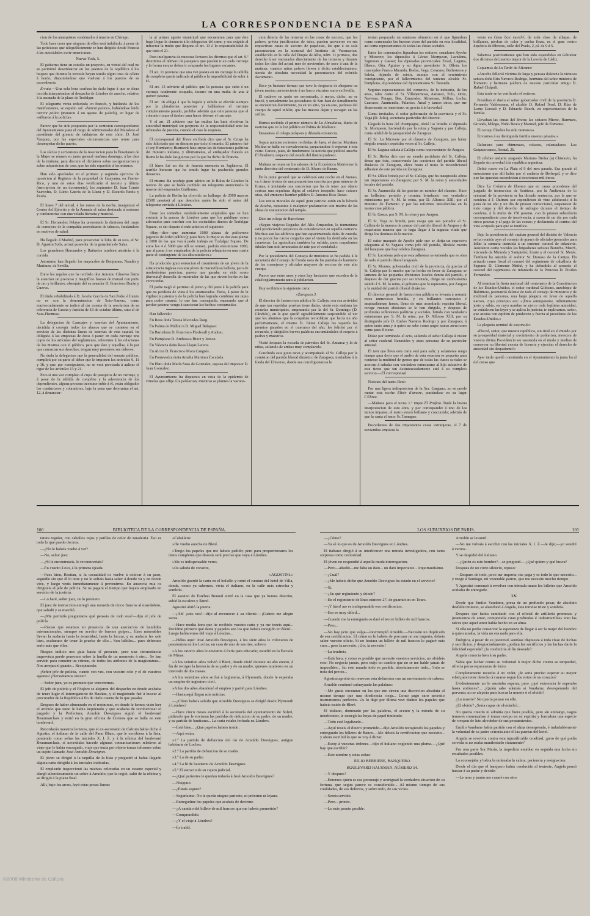LA CORRESPONDENCIA DE ESPAÑA
cion de los anarquistas condenados á muerte en Chicago.
Todo hace creer que ninguno de ellos será indultado, á pesar de las peticiones que telegráficamente se han dirigido desde Francia á las autoridades norte-americanas.
Nueva-York, 5.
El gobierno tiene en estudio un proyecto, en virtud del cual no se permitirá desembarcar en los puertos de la república á los buques que durante la travesía hayan tenido algun caso de cólera á bordo, disponiéndose que vuelvan á los puertos de su procedencia.
Errata.—Una sola letra confusa ha dado lugar á que se diera torcida interpretacion al despacho de Lóndres de anoche, relativo á la asonada de la plaza de Trafalgar.
El telegrama venia redactado en francés, y hablando de los manifestantes, se espidio así: «hurent police», habiéndose leido tuerent police (mataron á un agente de policía), en lugar de «silbaron á la policía».
Parece que ha sido propuesto por la comision correspondiente del Ayuntamiento para el cargo de administrador del Matadero el presidente del gremio de tablajeros de esta córte, D. José Vazquez, por las especiales circunstancias que reune para desempeñar dicho puesto.
Los sócios y accionistas de la Asociacion para la Enseñanza de la Mujer se reunen en junta general mañana domingo, á las diez de la mañana, para discutir el dictámen sobre reorganizacion y sobre adquisicion de casa, que ha sido repartido á los mismos.
Han sido aprobados en el primero y segundo ejercicio de oposicion al Registro de la propiedad de Guayama, en Puerto-Rico, y uno de estos dias verificarán el tercero y último (inscripcion de un documento), los aspirantes D. Juan Tomás Saavedra, D. Lúcio García de la Llana y D. Ricardo Pardo y Pardo.
El lunes 7 del actual, á las nueve de la noche, inaugurará el Centro del Ejército y de la Armada el salon destinado á sesiones y conferencias con una velada literaria y musical.
El Sr. Hernandez Pelayo ha presentado la dimision del cargo de consejero de la compañía arrendataria de tabacos, fundándose en motivos de salud.
Ha llegado á Madrid, para presenciar la lidia de su toro, el Sr. D. Agustin Solís, actual poseedor de la ganadería de Salas.
Los ganaderos Hernandez y Bañuelos tambien asistirán á la corrida.
Asimismo han llegado los mayorales de Benjumea, Nandin y Martinez, de Sevilla.
Entre los regalos que ha recibido don Antonio Cánovas llama la atencion un precioso y magnífico baston de manatí con puño de oro y brillantes, obsequio del ex senador D. Francisco Durán y Cuervo.
El título rehabilitado á D. Jacobo García de San Pedro é Iranzo no es con la denominacion de Soto-Ameno, como equivocadamente se indicó al dar cuenta de la resolucion de su referencia de Gracia y Justicia de 18 de octubre último, sino el de Soto-Hermoso.
La delegacion de Carruajes y tranvías del Ayuntamiento, decidida á corregir todos los abusos que se cometen en el servicio de las distintas líneas de tranvías de esta capital, ha obligado á las empresas de éstos á poner en cada carruaje una copia de los artículos del reglamento, referentes á las relaciones de las mismas con el público, para que éste y aquellas, á la par que conozcan sus derechos, tengan muy presentes sus deberes.
No duda la delegacion que la generalidad del sensato público, cumplirá por su parte el deber que le imponen los artículos 9, 11 y 16, y que, por consiguiente, no se verá precisada á aplicar el rigor de los artículos 13 y 21.
Pero si una vez completo el cupo de pasajeros de un carruaje, y á pesar de la tablilla de completo y la advertencia de los dependientes, alguna persona intentase subir á él, están obligados los conductores y cobradores, bajo la pena que determina el art. 12, á denunciar-
la al primer agente municipal que encuentren para que éste haga llegar la denuncia á la delegacion del ramo y sea exigida al infractor la multa que dispone el art. 13 ó la responsabilidad de que trata el 21.
Para inteligencia de nuestros lectores les diremos que el art. 9.º determina el número de pasajeros que pueden ir en cada carruaje y la forma en que deben ir ocupando los lugares vacantes.
El art. 11 previene que una vez puesta en un carruaje la tablilla de completo queda indicada al público la imposibilidad de subir á él.
El art. 13 advierte al público que la persona que suba á un carruaje totalmente ocupado, incurre en una multa de una á quince pesetas.
El art. 16 obliga á que la bajada y subida se efectúe siempre por la plataforma posterior y hallándose el carruaje completamente parado, prohibe además que otra persona que el cobrador toque el timbre para hacer detener el carruaje.
Y el art. 21 advierte que las multas las hará efectivas la autoridad municipal sin perjuicio de la responsabilidad ante los tribunales de justicia, cuando el caso lo requiera.
El corresponsal del Times en París dice que el Sr. Crispi ha sido felicitado por su discurso por todo el mundo. El primero fué el rey Humberto; Bismarck hizo suyas las declaraciones políticas del ministro italiano, y últimamente, el embajador francés en Roma le ha dado las gracias por lo que ha dicho de Francia.
El lúnes fué un dia de funesta memoria en Inglaterra. El terrible huracan que ha tenido lugar ha producido grandes desastres.
El mismo dia produjo gran pánico en la Bolsa de Lóndres la noticia de que se había recibido un telegrama anunciando la muerte del emperador Guillermo.
La policía de Berlin ha ofrecido un hallazgo de 2000 marcos (2500 pesetas) al que descubra quién ha sido el autor del telegrama enviado á Lóndres.
Entre los remedios verdaderamente originales que se han enviado á la prensa de Lóndres para que los publique como adecuados para concluir con los escándalos diarios de Trafalgar Square, es sin disputa el más práctico el siguiente:
«Hay—dice—que aumentar 1000 plazas de policemen (agentes de órden público); pues bien, lo mejor es dar esas plazas á 1000 de los que van á pedir trabajo en Trafalgar Square. De entre los 4 ó 5000 que allí se reunen, podrán encontrarse 1000, que al pasar á ser empleados de la policía rebajarán en una cuarta parte el contingente de los alborotadores.»
Ha producido gran sensacion el casamiento de un jóven de la aristocracia inglesa con una jóven de maravillosa belleza, pero de modestísima posicion, puesto que ganaba su vida como (barmaid) doncella de mostrador de las que sirven bocks en las cervecerías.
El padre negó el permiso al jóven y dió parte á la policía para que no perdiera de vista á los enamorados. Estos, á pesar de la vigilancia paterna y de la policía han logrado combinar un rapto para poder casarse, lo que han conseguido, esperando que el perdon paterno venga á sancionar los hechos consumados.
Han fallecido:
En Reus doña Teresa Mercedes Roig.
En Palma de Mallorca D. Miguel Balaguer.
En Barcelona D. Francisco Plodsvall y Andreu.
En Pamplona D. Ambrosio Huici y Jarnoz.
En Valencia doña Rosa Llopis Lerena.
En Alcira D. Francisco Mora Cangrós.
En Pontevedra doña Amalia Martinez Escalada.
En Haro doña María Suso de Gonzalez, esposa del impresor D. Juan Gonzalez.
El Ayuntamiento ha dispuesto en vista de la epidemia de viruelas que aflije á la poblacion, mientras se plantea la vacuna-
cion directa de las terneras en las casas de socorro, que los pobres, prévia justificacion de tales, pueden proveerse en sus respectivas casas de socorro de papeletas, las que á su sola presentacion en la sucursal del Instituto de Vacunacion, establecido en la calle del Duque de Alba, núm. 11 primero, dan derecho á ser vacunados directamente de las terneras y durante todos los dias del actual mes de noviembre, de once á una de la mañana, cuantos niños pobres lleven á dicho establecimiento, siendo de absoluta necesidad la presentacion del referido documento.
Hace ya bastante tiempo que tuvo la desgracia de ahogarse un jóven marino perteneciente á un barco vizcaino surto en Sevilla.
El cadáver no pudo ser encontrado, ó mejor, dicho, no se buscó, y actualmente los pescadores de San Juan de Aznalfarache se encuentran diariamente, ya en un sitio, ya en otro, pedazos del cuerpo de aquel infeliz, que las mareas dejan y recogen en las orillas.
Hemos recibido el primer número de La Almudaina, diario de noticias que ve la luz pública en Palma de Mallorca.
Deseamos al colega próspera y dilatada existencia.
Segun noticias recientes recibidas de Jaen, el doctor Martinez Molina se halla en convalecencia, preparándose á regresar á esta córte. Carece, pues, de fundamento la noticia que publicó anoche El Resúmen, respecto del estado del ilustre profesor.
Mañana se reune en los salones de la Económica Matritense la junta directiva del centenario de D. Alvaro de Bazan.
En la junta general que se celebrará esta noche en el Ateneo, va á darse lectura de una proposicion suscrita por gran número de firmas, é iniciando una suscricion que ha de tener por objeto costear una sepultura digna al cadáver insepulto hace catorce años, del eminente hombre público D. Antonio Rios Rosas.
Los restos mortales de aquel gran patricio están en la bóveda de Atocha, espuestos á cualquier profanacion con motivo de las obras de restauracion del templo.
Dice un colega de Barcelona:
«Segun viajeros llegados del Alto Ampurdan, la tramontana está produciendo perjuicios de consideracion en aquella comarca. Muchos son los edificios que han esperimentado daño de cuantía, y no pocos los carros cargados que el viento ha derribado en las carreteras. La agricultura tambien ha sufrido, pues corpulentos árboles han sido arrancados de raiz por el vendabal.»
Por la presidencia del Consejo de ministros se ha pedido á la secretaría del Consejo de Estado nota de las partidas de bautismo de los consejeros y oficiales mayores de seccion de este alto cuerpo.
Parece que entre unos y otros hay bastantes que exceden de la edad reglamentaria para la jubilacion.
Hoy recibimos la siguiente carta:
«Zaragoza 3.
El director de Instruccion pública Sr. Calleja, con esa actividad de que tan repetidas pruebas tiene dadas, visitó esta mañana las escuelas municipales, empezando por la del Sr. Domingo (D. Cándido), en la que quedó agradablemente sorprendido al ver que los alumnos que la ocupaban recordaban que hacía un año próximamente, el mismo D. Julian Calleja les repartía los premios ganados en el trascurso del año; les felicitó por el recuerdo, y dirigióles breves palabras encomiándoles el respeto á padres y maestros.
Visitó despues la escuela de párvulos del Sr. Aznarez y la de niñas, saliendo de ambas muy complacido.
Concluida esta grata tarea y acompañado el Sr. Calleja por la comision del partido liberal dinástico de Zaragoza, trasladóse á la fonda del Universo, donde sus correligionarios le
tenian preparado un suntuoso almuerzo en el que figuraban como comensales las fuerzas vivas del partido en esta localidad, así como representantes de todas las clases sociales.
Entre los comensales figuraban los señores: senadores Ayerbe y Miravete; los diputados á Córtes Mompeon, Lacadena, Sagristan y Gasset; los diputados provinciales Zaval, Laguna, Blasco, Oña, Aguirre y su digno presidente Sr. Olleta; los concejales Franco Miranda, Bielsa, Vega, Cenzano, Ballesteros y Saleta, dejando de asistir, aunque con el sentimiento consiguiente, por el fallecimiento del teniente alcalde Sr. Pamplona, el presidente del Ayuntamiento Sr. Baranda.
Seguian representantes del comercio, de la industria, de las artes, tales como el Sr. Villahermosa, Aznarez, Polo, Ortiz, Narvona, Pinaga, Bas, Empeador, Almenara, Millan, Lecha, Cazcarro, Aramendía, Palacios, Arnal y tantos otros, que me dispensarán no mencione, en gracia á la brevedad.
Como invitados, el señor gobernador de la provincia y el Sr. Vega (D. Julio), secretario particular del director.
Llegada la hora del champagne, abrió los brindis el diputado Sr. Mompeon, haciéndolo por la reina y Sagasta y por Calleja, como adalid de la prosperidad de Zaragoza.
El Sr. La Miravete por el claustro de Zaragoza, por haber elegido senador repetidas veces al Sr. Calleja.
El Sr. Laguna saluda á Calleja como representante de Aragon.
El Sr. Bielsa dice que no siendo partidario del Sr. Calleja, desea que éste, conservando las corrientes del partido liberal dinástico de Zaragoza, eleve hasta el trono la incondicional adhesion de este partido en Zaragoza.
El Sr. Olleta brinda por el Sr. Calleja, que ha inaugurado obras tan importantes en Zaragoza; por S. M. la reina y autoridades locales del partido.
El Sr. Aramendía dá las gracias en nombre del claustro. Hace un bellísimo período y termina brindando con verdadero entusiasmo por S. M. la reina, por D. Alfonso XIII, por el ministro de Fomento y por las reformas introducidas en la instruccion pública.
El Sr. Gasca, por S. M. la reina y por Aragon.
El Sr. Vega no brinda, pero ruega que sea portador el Sr. Calleja de la manera de pensar del partido liberal de Aragon y de respetuosa manera que lo haga llegar á la augusta viuda que dirige los destinos de la nacion.
El señor marqués de Ayerbe pide que se dirija un espresivo telegrama al Sr. Sagasta como jefe del partido, dándole cuenta del banquete que hoy celebra Zaragoza.
El Sr. Lacadena pide que esta adhesion se entienda que es obra de todo el partido liberal aragonés.
El Sr. Montes, gobernador civil de la provincia, da gracias al Sr. Calleja por lo mucho que ha hecho en favor de Zaragoza; se lamenta de las pequeñas divisiones locales dentro del partido, y despues de dar gracias por ser invitado, dirige un cariñosísimo saludo á S. M. la reina, al gobierno que la representa, por Aragon y la unidad del partido liberal dinástico.
El director general de Instruccion pública se levanta á resumir estos numerosos brindis, y en brillantes conceptos é inspiradísimas frases, lleno de más acendrado espíritu liberal, recoge cuantas alusiones se le han dirigido, y despues de profundas reflexiones políticas y sociales, brinda con verdadero entusiasmo por S. M. la reina, por D. Alfonso XIII, por su distinguido jefe D. Carlos Navarro Rodrigo y por Zaragoza, á quien tanto ama y á quien no sabe como pagar tantas atenciones como para él tiene.
Dióse por terminado el acto, saliendo el señor Calleja á visitar al señor cardenal Benavides y otras personas de su particular amistad.
El tren que lleva esta carta está para salir, y solamente tengo tiempo para decir que el andén de esta estacion es pequeño para contener la multitud de gentes que de todas las clases sociales se acercan á saludar con verdadero entusiasmo al hijo adoptivo de esta tierra que tan desinteresadamente está á su completo servicio.—El corresponsal
Noticias del teatro Real:
Por una ligera indisposicion de la Sra. Gargano, no se puede cantar esta noche Elixir d'amore, poniéndose en su lugar L'Ebrea.
—Mañana para el turno 1.º impar El Profeta. Dada la buena interpretacion de esta obra, y por corresponder á uno de los turnos impares, el teatro estará brillante y concurrido; además de que la canta el tenor Sr. Tamagno.
Procedentes de dos importantes casas extranjeras, el 7 de noviembre empieza la
venta en Gran bon marché, de toda clase de alhajas, de brillantes, piedras de color y perlas finas, en el gran centro depósito de fábricas, calle del Prado, 2, pl. de 9 á 5.
Sabemos positivamente que han sido espendidos en Gibraltar dos décimos del premio mayor de la Lotería de Cádiz.
Copiamos de La Tarde de Alicante:
«Anoche falleció víctima de larga y penosa dolencia la virtuosa señora doña Rita Navarro Rodrigo, hermana del señor ministro de Fomento y hermana política de nuestro particular amigo D. Rafael Chápuli.
Esta tarde se ha verificado el entierro.
Presidian el duelo el señor gobernador civil de la provincia D. Fernando Valderrama, el alcalde D. Rafael Terol, D. Blas de Loma Corradi y D. Eduardo Bosch, en representacion de la familia.
Llevaban las cintas del féretro los señores Mirete, Harmsen, Gironés, Milego, Nuño Beato y Montiel, jefe de Fomento.
El cortejo fúnebre ha sido numeroso.
Enviamos á su distinguida familia nuestro pésame.»
Delantera para chimeneas, cokeras, calentadores. Los Guipuzcoanos, Arenal, 26.
El célebre andarin aragonés Mariano Bielsa (a) Chistavin, ha llegado sin novedad á la república argentina.
Debió correr en La Plata el 9 del mes pasado. Era grande el entusiasmo que allí habia por el andarin de Berbegal, y se dice que las apuestas ascenderian á trescientos mil duros.
Dice La Crónica de Huesca que en causa procedente del juzgado de instruccion de Sariñena, por la Audiencia de lo criminal de la provincia se ha dictado sentencia, por la que se condena á J. Dalmau por espendicion de vino adulterado á la pena de un año y un dia de prision correccional, suspension de todo cargo y del derecho de sufragio durante el tiempo de condena, á la multa de 150 pesetas, con la prision subsidiaria correspondiente caso de insolvencia, á razon de un dia por cada cinco pesetas y al pago de las costas; y declarando el comiso del vino ocupado para que se inutilice.
Bajo la presidencia del capitan general del distrito de Valencia se ha reunido ayer el consejo de guerra de oficiales generales para fallar la sumaria instruida á un teniente coronel de infantería. Asistieron como vocales los brigadieres señores Boniche, March, vizconde de Miranda y Sampietró, Iriarte y el coronel Sr. Merás. Tambien ha asistido el auditor Sr. Donoso de la Campa. Ha actuado como fiscal el coronel del regimiento de caballería de Sagunto D. Clemente Mathé, y ha defendido al acusado el coronel del regimiento de infantería de la Princesa D. Froilan Fernandez.
Al terminar la fiesta nacional del centenario de la Constitucion de los Estados-Unidos, el señor cardenal Gibbons, arzobispo de Baltimore, pronunció delante de todo el consejo de ministros y de multitud de personas, una larga plegaria en favor de aquella nacion, cuyo principio era: «¡Dios omnipotente, infinitamente justo y sábio, en cuyo nombre se ejerce toda legítima autoridad, se establecen las leyes y se aplica la justicia; te suplicamos, señor, que asistas con espíritu de prudencia y fuerza al presidente de los Estados-Unidos.»
La plegaria terminó de este modo:
«Haced, señor, que nuestra república, sin rival en el mundo por su prosperidad material y crecimiento de poblacion, merezca de vuestra divina Providencia ser sostenida en el modo y medios de conservar su libertad exenta de licencia y ejercitar el derecho de autoridad sin despotismo!»
Ayer tarde quedó constituida en el Ayuntamiento la junta local del censo que
100 BIBLIOTECA DE LA CORRESPONDENCIA DE ESPAÑA.
tatura regular, con cabellos rojos y patillas de color de zanahoria. Eso es todo lo que puedo deciros.
—¿No le habeis vuelto á ver?
—No, señor juez.
—¿Si le encontraseis, le reconoceriais?
—En cuanto á eso, á la primera ojeada.
—Pues bien, Bastian, si la casualidad os vuelve á colocar á su paso, seguidle sin que él lo note y no le solteis hasta saber á donde va y en donde vive, y luego venís inmediatamente á prevenirme. En ausencia mia os dirigireis al jefe de policía. Se os pagará el tiempo que hayais empleado en servicio de la justicia.
—Lo haré, señor juez, os lo prometo.
El juez de instruccion entregó una moneda de cinco francos al mandadero, que saludó y se marchó.
—¿Me permitís preguntaros qué pensais de todo eso?—dijo el jefe de policía.
—Pienso que estamos en presencia de una asociacion de bandidos internacionales, siempre en acecho de buenos golpes... Esos miserables llevan la audacia hasta la temeridad, hasta la locura, y su audacia les sale bien, acabamos de tener la prueba de ello... Son hábiles... pues debemos serlo más que ellos.
Ningun indicio nos guia hasta el presente, pero una circunstancia imprevista puede ponernos sobre la huella de un momento á otro... Se han servido para cometer un crímen, de todos los atributos de la magistratura... Nos arrojan el guante... Recojámoslo.
¡Señor jefe de policía, cuento con vos, con vuestro celo y el de vuestros agentes! ¡Necesitamos vencer!
—Señor juez, yo os prometo que venceremos.
El jefe de policía y el Fósforo se alejaron del despacho en donde acababa de tener lugar el interrogatorio de Bastian, y el magistrado fué á buscar al procurador de la República á fin de darle cuenta de lo que pasaba.
Despues de haber almorzado en el restaurant, en donde le hemos visto leer el artículo que tanto le habia inquietado y que acababa de revolucionar el juzgado y la Prefectura, Arnoldo Desvignes siguió el boulevard Beaumarchais y entró en la gran oficina de Correos que se halla en este boulevard.
Recordarán nuestros lectores, que el ex-secretario de Calcuta habia dicho á Agustin, el italiano de la calle del Paon Blanc, que le escribiera á la lista, poniendo como señas las iniciales X. I. Z. y á la oficina del boulevard Beaumarchais, si necesitaba hacerle algunas comunicaciones relativas al viaje que le habia encargado, viaje que tenia por objeto tomar informes sobre un sujeto llamado José Arnoldo Desvignes.
El jóven se dirigió á la taquilla de la lista y preguntó si habia llegado alguna carta dirigida á las iniciales indicadas.
El empleado inspeccionó las misivas colocadas en un estante especial y alargó silenciosamente un sobre á Arnoldo, que la cogió, salió de la oficina y se dirigió á la plaza Real.
Allí, bajo los arcos, leyó estas pocas líneas:
«Caballero:
»He vuelto anoche de Bleré.
»Tengo los papeles que me habeis pedido; pero para proporcionaros los datos completos que deseais será preciso que vaya á Lóndres.
»Me es indispensable veros.
»Os saluda de corazon,
»AGOSTINI.»
Arnoldo guardó la carta en el bolsillo y tomó el camino del hotel de Villa, donde, como ya sabemos, vivia el italiano, en la calle más estrecha y sombría.
El asesino de Estéban Beraud entró en la casa que ya hemos descrito, subió la escalera y llamó.
Agostini abrió la puerta.
—¡Ah! ¡sois vos!—dijo al reconocer á su cliente.—¡Cuánto me alegro veros.
—Hace media hora que he recibido vuestra carta y ya me teneis aquí... Decidme primero qué datos y papeles son los que habeis recogido en Bleré... Luego hablaremos del viaje á Lóndres...
—Hélos aquí: José Arnoldo Desvignes, á los siete años le colocaron de pensionista en los Loclus, en casa de uno de sus tios, soltero.
»A los catorce años le enviaron á Paris para educarle; estudió en la Escuela de Minas.
»A los veintiun años volvió á Bleré, donde vivió durante un año entero, á fin de recoger la herencia de su padre y de su madre, quienes murieron en un intervalo de dos meses.
»A los veintitres años se fué á Inglaterra, á Plymouth, donde le esperaba un empleo de ingeniero civil.
»A los dos años abandonó el empleo y partió para Lóndres.
—Hasta aquí llegan mis noticias.
—¿Cómo habeis sabido que Arnoldo Desvignes se dirigió desde Plymouth á Lóndres?
—Hace cinco meses escribió á la secretaría del ayuntamiento de Soleri, pidiendo que le enviaran las partidas de defuncion de su padre, de su madre, y su partida de bautismo... La carta estaba fechada en Lóndres.
—Está bien... ¿Qué papeles habeis traido.
—Aquí están.
»1.º La partida de defuncion del tio de Arnoldo Desvignes, antiguo habitante de Loches.
»2.º La partida de defuncion de su madre.
»3.º La de su padre.
»4.º La fé de bautismo de Arnoldo Desvignes.
»5.º El estracto de su cajero judicial.
—¿Qué parientes le quedan todavía á José Arnoldo Desvignes?
—Ninguno.
—¿Estais seguro?
—Segurísimo. No le queda ningun pariente, ni próximo ni lejano.
—Entregadme los papeles que acabais de decirme.
—¿A cambio del billete de mil francos que me habeis prometido?
—Comprendido.
—¿Y el viaje á Lóndres?
—Es inútil.
LOS SUBURBIOS DE PARIS. 101
—¿Cómo?
—Ya sé lo que es de Arnoldo Desvignes en Lóndres.
El italiano dirigió á su interlocutor una mirada investigadora, con tanta sorpresa como curiosidad.
El jóven no respondió á aquella muda interrogacion.
—Pero—añadió—me falta un dato... un dato importante... importantísimo.
—¿Cuál?
—¿Me habeis dicho que Arnoldo Desvignes ha estado en el servicio?
—Sí.
—¿En qué regimiento y dónde?
—En el regimiento de línea número 27, de guarnicion en Tours.
—¡Y bien! me es indispensable esa certificacion.
—Eso es muy difícil...
—Cuando me la entregueis os daré el tercer billete de mil francos.
—Pero...
—No hay pero que valga—interrumpió Arnoldo.—Necesito un duplicado de esa certificacion. El cómo os lo habeis de procurar no me importa, debeis saber vuestro oficio. Si no bastara un billete de mil francos lo pagaré más caro... pero la necesito. ¡Ois, la necesito!
—La tendreis.
—Está bien; y como es posible que necesite vuestros servicios, no olvideis esto: No negocio jamás, pero exijo en cambio que no se me hable jamás de imposibles... En este mundo todo es posible, absolutamente todo... Solo se trata del precio...
Agostini aprobó sin reservas esta definicion con un movimiento de cabeza.
Arnoldo continuó subrayando las palabras:
—Me gusta encontrar en los que me sirven una discrecion absoluta al mismo tiempo que una obediencia ciega... Como pago caro necesito instrumentos perfectos. Os lo digo por última vez: dadme los papeles que habeis traido de Bleré.
El italiano, dominado por las palabras, el acento y la mirada de su interlocutor, le entregó las hojas de papel timbrado.
—Todo está legalizado...
—Aquí teneis el dinero prometido—dijo Arnoldo recogiendo los papeles y entregando los billetes de Banco.—Me debeis la certificacion que necesito... y ahora escribid lo que os voy á dictar.
—Estoy á vuestras órdenes—dijo el italiano cogiendo una pluma.—¿Qué hay que escribir?
—Este nombre y estas señas:
JULIO BERRIERE, BANQUERO.
BOULEVARD HAUSMAN, NÚMERO 54.
—Y despues?
—Enteraos quién es ese personaje y averiguad la verdadera situacion de su fortuna, que segun parece es considerable... Al mismo tiempo de sus cualidades, de sus defectos, y sobre todo, de sus vicios.
—Sereis servido.
—Pero... pronto.
—Lo más pronto posible.
Arnoldo se levantó.
—No me volvais á escribir con las iniciales X. I. Z.—le dijo;—yo vendré á vernos...
Y se despidió del italiano.
—¿Quién es este hombre?—se preguntó.—¿Qué quiere y qué busca?
Despues de un corto silencio, repuso:
—Despues de todo, poco me importa; me paga y es todo lo que necesito... y ruego á Santiago, mi venerable patron, que me necesite mucho tiempo.
Y Agostini comenzó á revolver con trémula mano los billetes que Arnoldo acababa de entregarle.
LV.
Desde que Emilio Vandame, presa de un profundo pesar, de absoluto desfallecimiento, se abandonó á Angela, ésta tornóse triste y sombría.
Despues que habia cambiado con el oficial de artillería promesas y juramentos de amor, comprendia cuan profundas é indestructibles eran las raíces que aquel amor habia hecho en su alma.
Si ella no podia conservar la esperanza de llegar á ser la mujer del hombre á quien amaba, la vida no era nada para ella.
Enérgica, á pesar de su juventud, sentíase dispuesta á toda clase de luchas y sacrificios, y desgraciadamente ¿podian los sacrificios y las luchas darle la felicidad esperada? ¿la conduciria al fin deseado?
Angela conocia bien á su padre.
Sabia que luchar contra su voluntad ó mejor dicho contra su terquedad, ofrecia pocas esperanzas de éxito.
Completamente resuelta á no ceder, ¿le seria preciso esperar su mayor edad para tener derecho á casarse segun los votos de su corazon?
Evidentemente no le asustaba esperar, pero ¿qué existencia le esperaba hasta entónces?... ¿Quién sabe además si Vandame, desesperando del porvenir, no se alejaria para buscar la muerte ó el olvido?
¿La muerte? No queria pensar en ello.
¿El olvido? ¿Sería capaz de olvidarla?...
No queria creerlo ni admitia que fuera posible, pero sin embargo, vagos temores comenzaban á tomar cuerpo en su espíritu y formaban una especie de crespon de luto alrededor de sus pensamientos.
Emilio Vandame habia partido con el alma desesperada, é indudablemente la voluntad de su padre cerraria ante él las puertas del hotel.
Angela se revolvia contra esta injustificable crueldad, ¡pero de qué podia servirla si no osaba manifestarlo claramente?
Por otra parte Sor María, la impediria entablar en seguida una lucha sin resultados posibles.
La aconsejaba y habia la ordenaba la calma, paciencia y resignacion.
Desde el dia que el banquero habia conducido al teniente, Angela pensó buscar á su padre y decirle:
—Le amo y jamás me casaré con otro.
©2008 Ministerio de Cultura